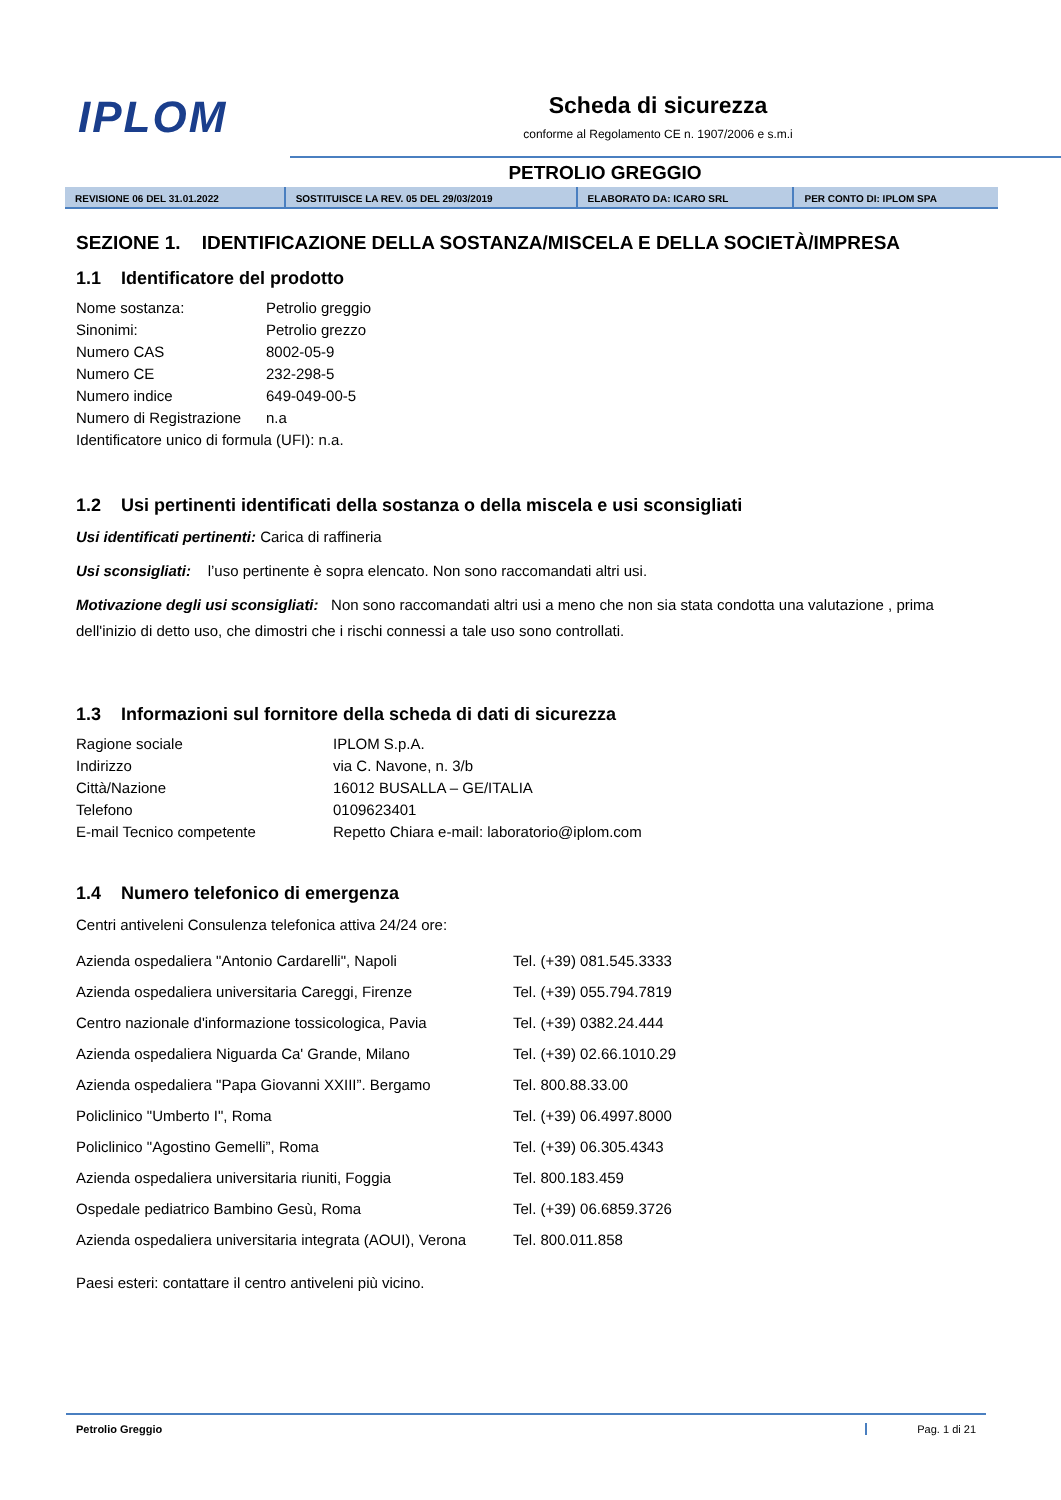IPLOM
Scheda di sicurezza
conforme al Regolamento CE n. 1907/2006 e s.m.i
PETROLIO GREGGIO
| REVISIONE 06 DEL 31.01.2022 | SOSTITUISCE LA REV. 05 DEL 29/03/2019 | ELABORATO DA: ICARO SRL | PER CONTO DI: IPLOM SPA |
SEZIONE 1. IDENTIFICAZIONE DELLA SOSTANZA/MISCELA E DELLA SOCIETÀ/IMPRESA
1.1 Identificatore del prodotto
| Nome sostanza: | Petrolio greggio |
| Sinonimi: | Petrolio grezzo |
| Numero CAS | 8002-05-9 |
| Numero CE | 232-298-5 |
| Numero indice | 649-049-00-5 |
| Numero di Registrazione | n.a |
| Identificatore unico di formula (UFI): n.a. | |
1.2 Usi pertinenti identificati della sostanza o della miscela e usi sconsigliati
Usi identificati pertinenti: Carica di raffineria
Usi sconsigliati: l’uso pertinente è sopra elencato. Non sono raccomandati altri usi.
Motivazione degli usi sconsigliati: Non sono raccomandati altri usi a meno che non sia stata condotta una valutazione , prima dell'inizio di detto uso, che dimostri che i rischi connessi a tale uso sono controllati.
1.3 Informazioni sul fornitore della scheda di dati di sicurezza
| Ragione sociale | IPLOM S.p.A. |
| Indirizzo | via C. Navone, n. 3/b |
| Città/Nazione | 16012 BUSALLA – GE/ITALIA |
| Telefono | 0109623401 |
| E-mail Tecnico competente | Repetto Chiara e-mail: laboratorio@iplom.com |
1.4 Numero telefonico di emergenza
Centri antiveleni Consulenza telefonica attiva 24/24 ore:
| Azienda ospedaliera "Antonio Cardarelli", Napoli | Tel. (+39) 081.545.3333 |
| Azienda ospedaliera universitaria Careggi, Firenze | Tel. (+39) 055.794.7819 |
| Centro nazionale d'informazione tossicologica, Pavia | Tel. (+39) 0382.24.444 |
| Azienda ospedaliera Niguarda Ca' Grande, Milano | Tel. (+39) 02.66.1010.29 |
| Azienda ospedaliera "Papa Giovanni XXIII”. Bergamo | Tel. 800.88.33.00 |
| Policlinico "Umberto I", Roma | Tel. (+39) 06.4997.8000 |
| Policlinico "Agostino Gemelli”, Roma | Tel. (+39) 06.305.4343 |
| Azienda ospedaliera universitaria riuniti, Foggia | Tel. 800.183.459 |
| Ospedale pediatrico Bambino Gesù, Roma | Tel. (+39) 06.6859.3726 |
| Azienda ospedaliera universitaria integrata (AOUI), Verona | Tel. 800.011.858 |
Paesi esteri: contattare il centro antiveleni più vicino.
Petrolio Greggio Pag. 1 di 21